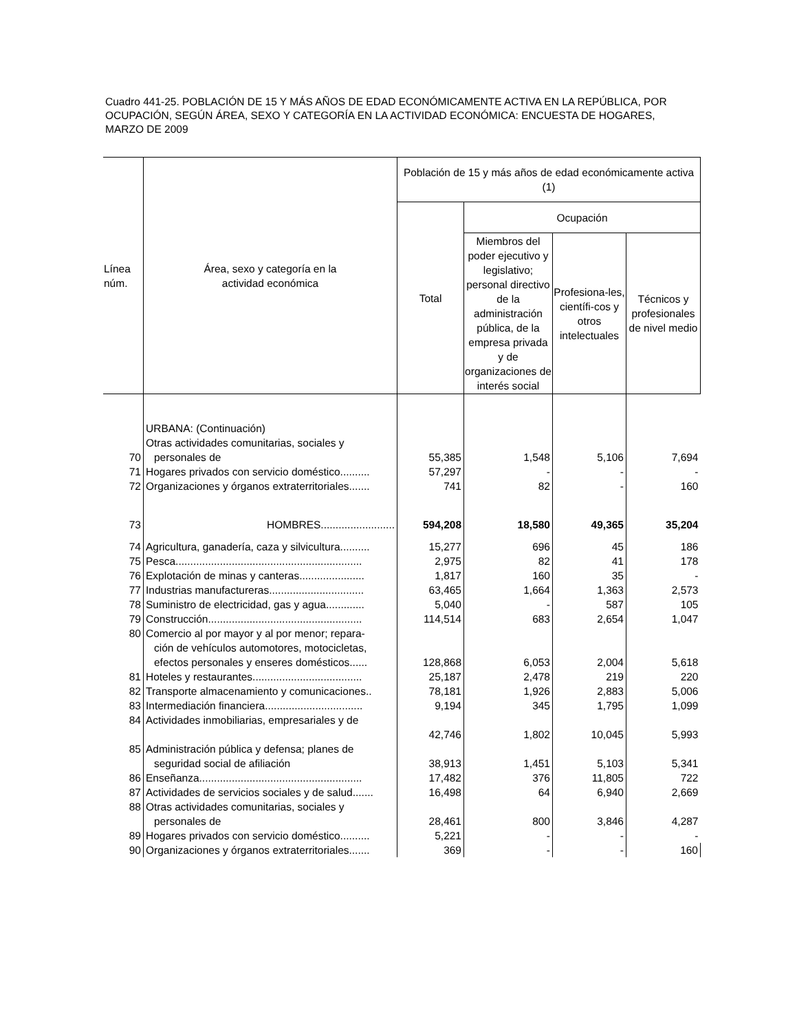Cuadro 441-25. POBLACIÓN DE 15 Y MÁS AÑOS DE EDAD ECONÓMICAMENTE ACTIVA EN LA REPÚBLICA, POR OCUPACIÓN, SEGÚN ÁREA, SEXO Y CATEGORÍA EN LA ACTIVIDAD ECONÓMICA: ENCUESTA DE HOGARES, MARZO DE 2009
| Línea núm. | Área, sexo y categoría en la actividad económica | Población de 15 y más años de edad económicamente activa (1) | | | |
| --- | --- | --- | --- | --- | --- |
| | | Total | Ocupación | | |
| | | | Miembros del poder ejecutivo y legislativo; personal directivo de la administración pública, de la empresa privada y de organizaciones de interés social | Profesiona-les, científi-cos y otros intelectuales | Técnicos y profesionales de nivel medio |
| | URBANA: (Continuación) | | | | |
| 70 | Otras actividades comunitarias, sociales y personales de | 55,385 | 1,548 | 5,106 | 7,694 |
| 71 | Hogares privados con servicio doméstico.......... | 57,297 | - | - | - |
| 72 | Organizaciones y órganos extraterritoriales....... | 741 | 82 | - | 160 |
| 73 | HOMBRES......................... | 594,208 | 18,580 | 49,365 | 35,204 |
| 74 | Agricultura, ganadería, caza y silvicultura.......... | 15,277 | 696 | 45 | 186 |
| 75 | Pesca............................................................... | 2,975 | 82 | 41 | 178 |
| 76 | Explotación de minas y canteras...................... | 1,817 | 160 | 35 | - |
| 77 | Industrias manufactureras................................ | 63,465 | 1,664 | 1,363 | 2,573 |
| 78 | Suministro de electricidad, gas y agua............. | 5,040 | - | 587 | 105 |
| 79 | Construcción.................................................... | 114,514 | 683 | 2,654 | 1,047 |
| 80 | Comercio al por mayor y al por menor; repara- ción de vehículos automotores, motocicletas, efectos personales y enseres domésticos...... | 128,868 | 6,053 | 2,004 | 5,618 |
| 81 | Hoteles y restaurantes..................................... | 25,187 | 2,478 | 219 | 220 |
| 82 | Transporte almacenamiento y comunicaciones.. | 78,181 | 1,926 | 2,883 | 5,006 |
| 83 | Intermediación financiera................................. | 9,194 | 345 | 1,795 | 1,099 |
| 84 | Actividades inmobiliarias, empresariales y de | 42,746 | 1,802 | 10,045 | 5,993 |
| 85 | Administración pública y defensa; planes de seguridad social de afiliación | 38,913 | 1,451 | 5,103 | 5,341 |
| 86 | Enseñanza....................................................... | 17,482 | 376 | 11,805 | 722 |
| 87 | Actividades de servicios sociales y de salud....... | 16,498 | 64 | 6,940 | 2,669 |
| 88 | Otras actividades comunitarias, sociales y personales de | 28,461 | 800 | 3,846 | 4,287 |
| 89 | Hogares privados con servicio doméstico.......... | 5,221 | - | - | - |
| 90 | Organizaciones y órganos extraterritoriales....... | 369 | - | - | 160 |